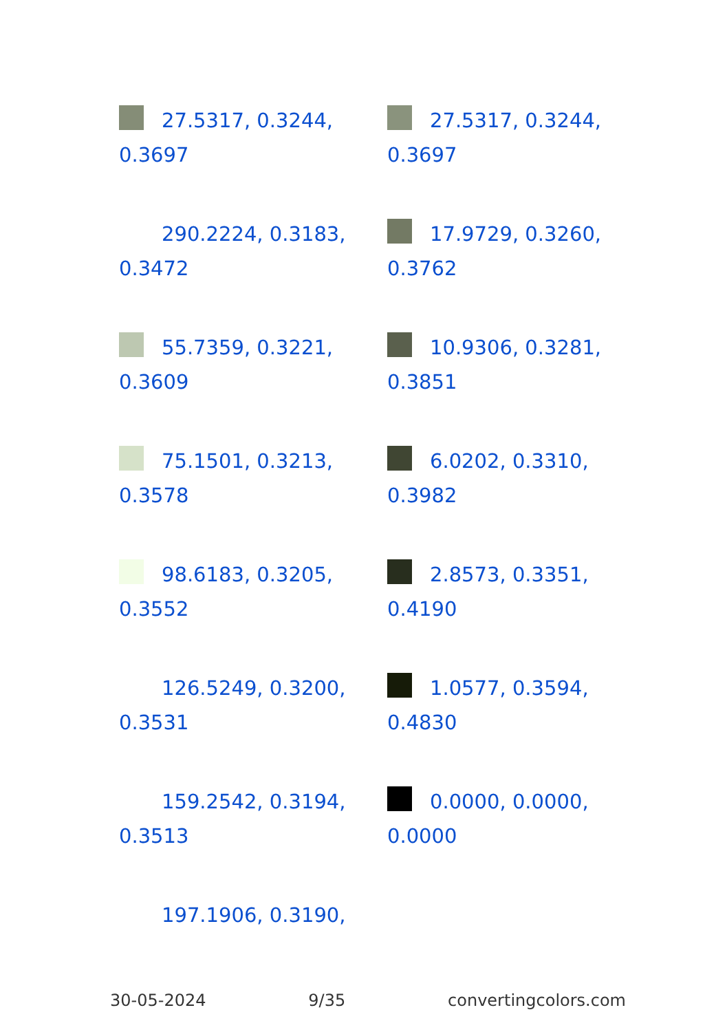27.5317, 0.3244,
0.3697
27.5317, 0.3244,
0.3697
290.2224, 0.3183,
0.3472
17.9729, 0.3260,
0.3762
55.7359, 0.3221,
0.3609
10.9306, 0.3281,
0.3851
75.1501, 0.3213,
0.3578
6.0202, 0.3310,
0.3982
98.6183, 0.3205,
0.3552
2.8573, 0.3351,
0.4190
126.5249, 0.3200,
0.3531
1.0577, 0.3594,
0.4830
159.2542, 0.3194,
0.3513
0.0000, 0.0000,
0.0000
197.1906, 0.3190,
30-05-2024 9/35 convertingcolors.com